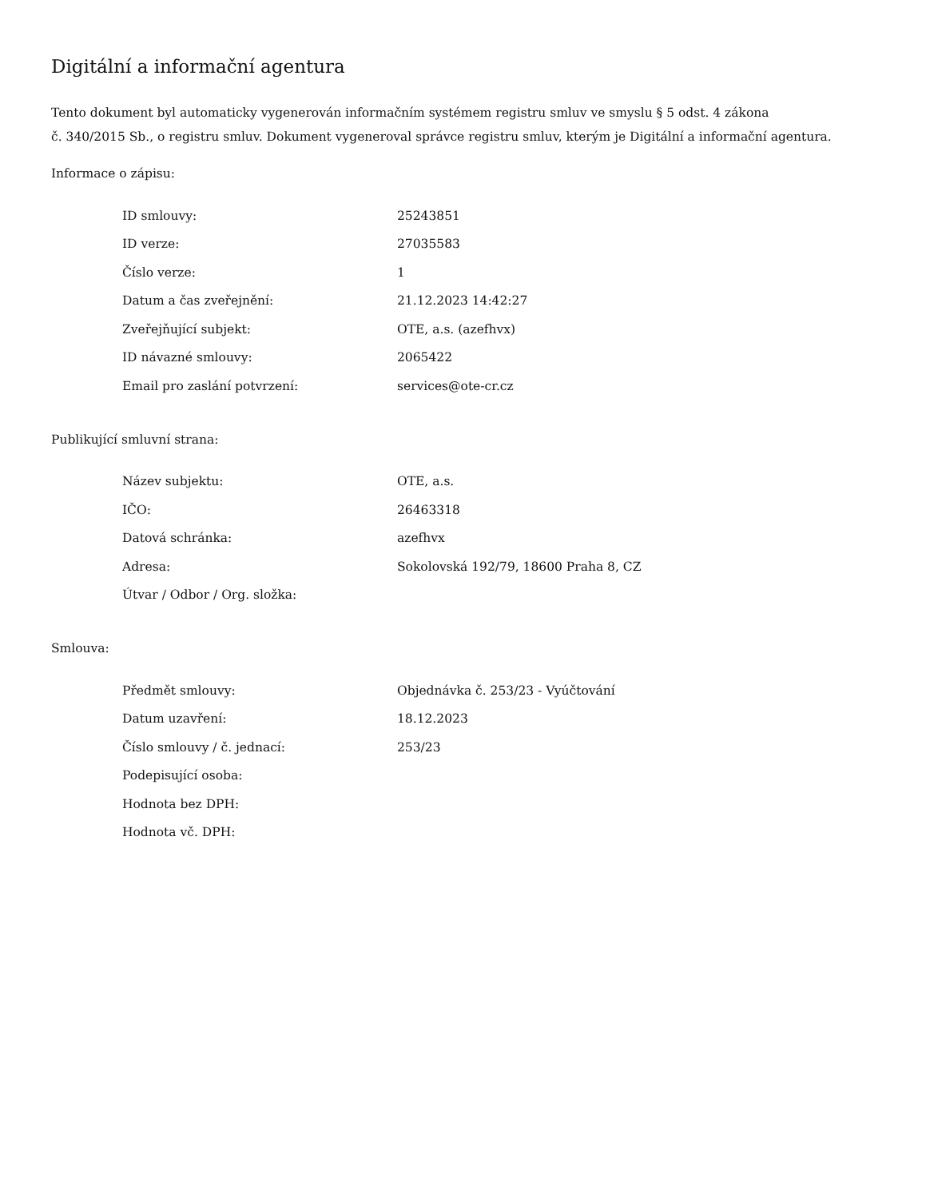Digitální a informační agentura
Tento dokument byl automaticky vygenerován informačním systémem registru smluv ve smyslu § 5 odst. 4 zákona
č. 340/2015 Sb., o registru smluv. Dokument vygeneroval správce registru smluv, kterým je Digitální a informační agentura.
Informace o zápisu:
| ID smlouvy: | 25243851 |
| ID verze: | 27035583 |
| Číslo verze: | 1 |
| Datum a čas zveřejnění: | 21.12.2023 14:42:27 |
| Zveřejňující subjekt: | OTE, a.s. (azefhvx) |
| ID návazné smlouvy: | 2065422 |
| Email pro zaslání potvrzení: | services@ote-cr.cz |
Publikující smluvní strana:
| Název subjektu: | OTE, a.s. |
| IČO: | 26463318 |
| Datová schránka: | azefhvx |
| Adresa: | Sokolovská 192/79, 18600 Praha 8, CZ |
| Útvar / Odbor / Org. složka: | |
Smlouva:
| Předmět smlouvy: | Objednávka č. 253/23 - Vyúčtování |
| Datum uzavření: | 18.12.2023 |
| Číslo smlouvy / č. jednací: | 253/23 |
| Podepisující osoba: | |
| Hodnota bez DPH: | |
| Hodnota vč. DPH: | |